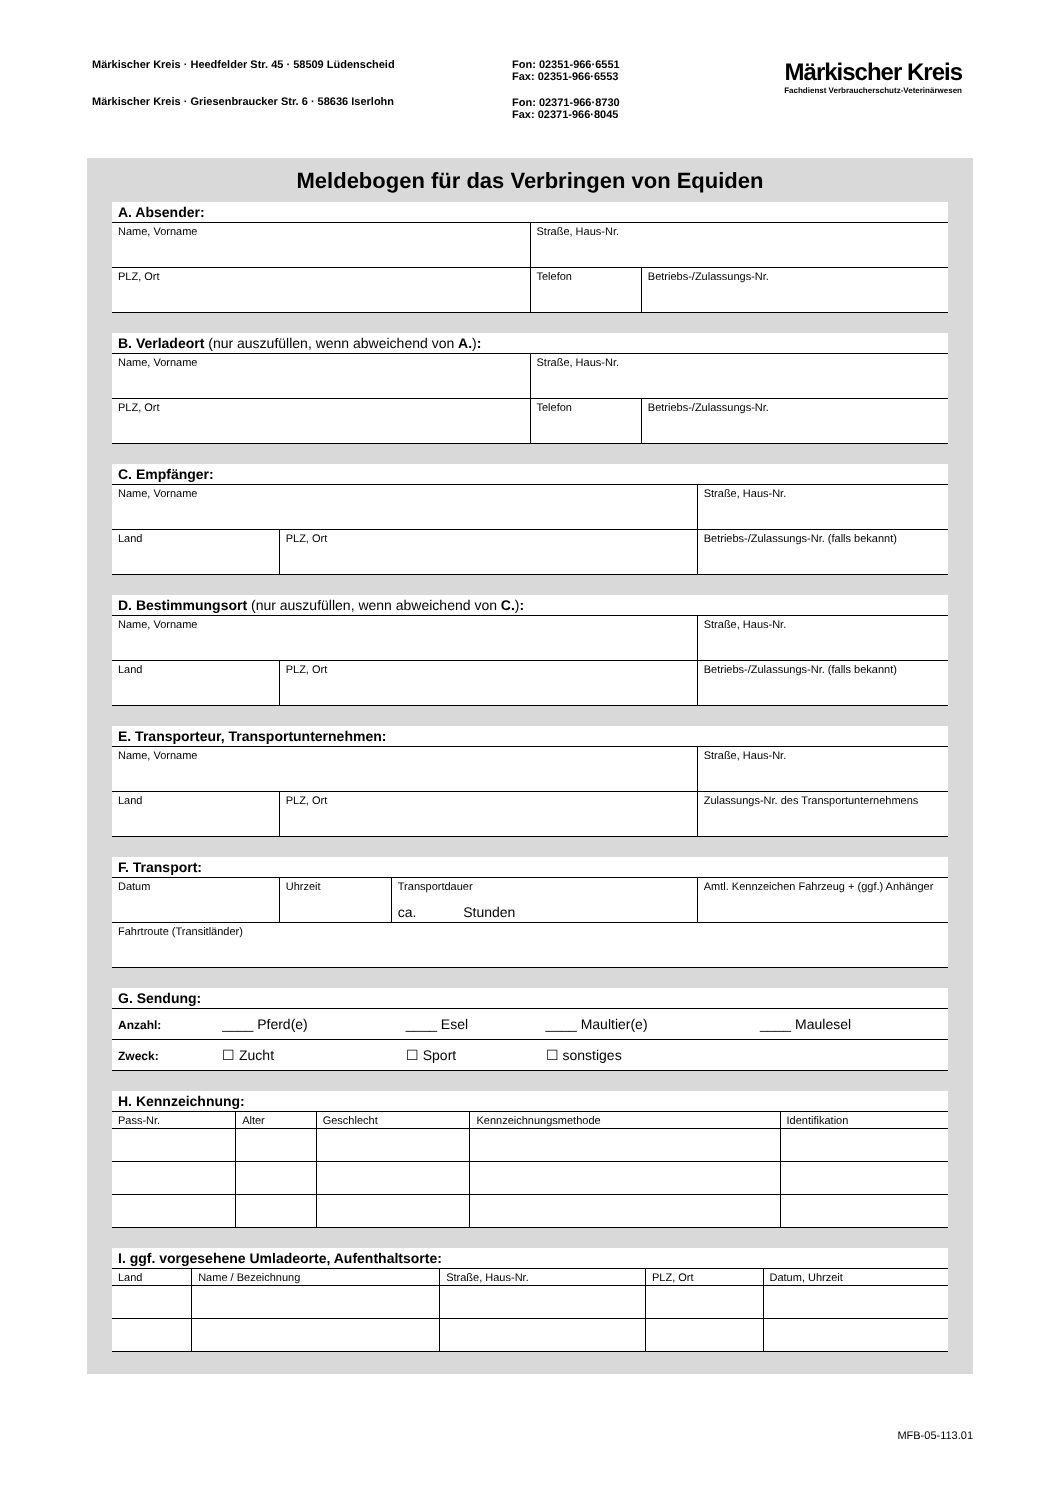Märkischer Kreis · Heedfelder Str. 45 · 58509 Lüdenscheid
Märkischer Kreis · Griesenbraucker Str. 6 · 58636 Iserlohn
Fon: 02351-966·6551
Fax: 02351-966·6553
Fon: 02371-966·8730
Fax: 02371-966·8045
Märkischer Kreis
Fachdienst Verbraucherschutz-Veterinärwesen
Meldebogen für das Verbringen von Equiden
A. Absender:
| Name, Vorname | Straße, Haus-Nr. | |
| PLZ, Ort | Telefon | Betriebs-/Zulassungs-Nr. |
B. Verladeort (nur auszufüllen, wenn abweichend von A.):
| Name, Vorname | Straße, Haus-Nr. | |
| PLZ, Ort | Telefon | Betriebs-/Zulassungs-Nr. |
C. Empfänger:
| Name, Vorname | | Straße, Haus-Nr. | |
| Land | PLZ, Ort | | Betriebs-/Zulassungs-Nr. (falls bekannt) |
D. Bestimmungsort (nur auszufüllen, wenn abweichend von C.):
| Name, Vorname | | Straße, Haus-Nr. | |
| Land | PLZ, Ort | | Betriebs-/Zulassungs-Nr. (falls bekannt) |
E. Transporteur, Transportunternehmen:
| Name, Vorname | | Straße, Haus-Nr. | |
| Land | PLZ, Ort | | Zulassungs-Nr. des Transportunternehmens |
F. Transport:
| Datum | Uhrzeit | Transportdauer ca. Stunden | Amtl. Kennzeichen Fahrzeug + (ggf.) Anhänger |
| Fahrtroute (Transitländer) | | | |
G. Sendung:
| Anzahl: | ____ Pferd(e) | ____ Esel | ____ Maultier(e) | ____ Maulesel |
| Zweck: | ☐ Zucht | ☐ Sport | ☐ sonstiges | |
H. Kennzeichnung:
| Pass-Nr. | Alter | Geschlecht | Kennzeichnungsmethode | Identifikation |
I. ggf. vorgesehene Umladeorte, Aufenthaltsorte:
| Land | Name / Bezeichnung | Straße, Haus-Nr. | PLZ, Ort | Datum, Uhrzeit |
MFB-05-113.01